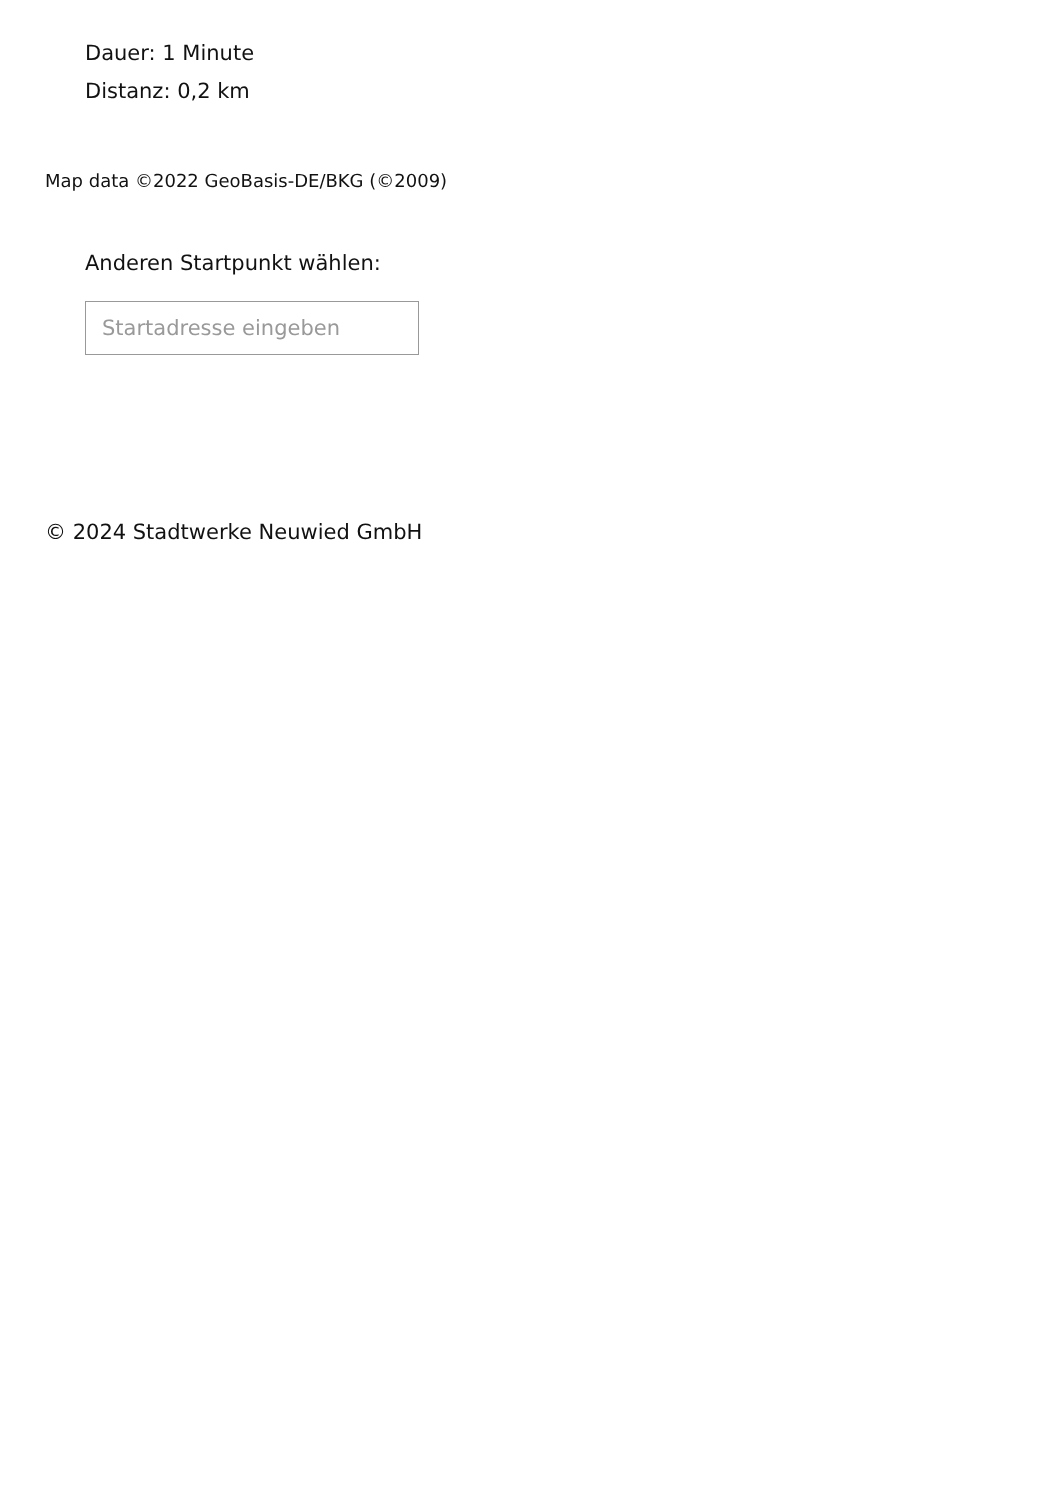Dauer: 1 Minute
Distanz: 0,2 km
Map data ©2022 GeoBasis-DE/BKG (©2009)
Anderen Startpunkt wählen:
Startadresse eingeben
© 2024 Stadtwerke Neuwied GmbH